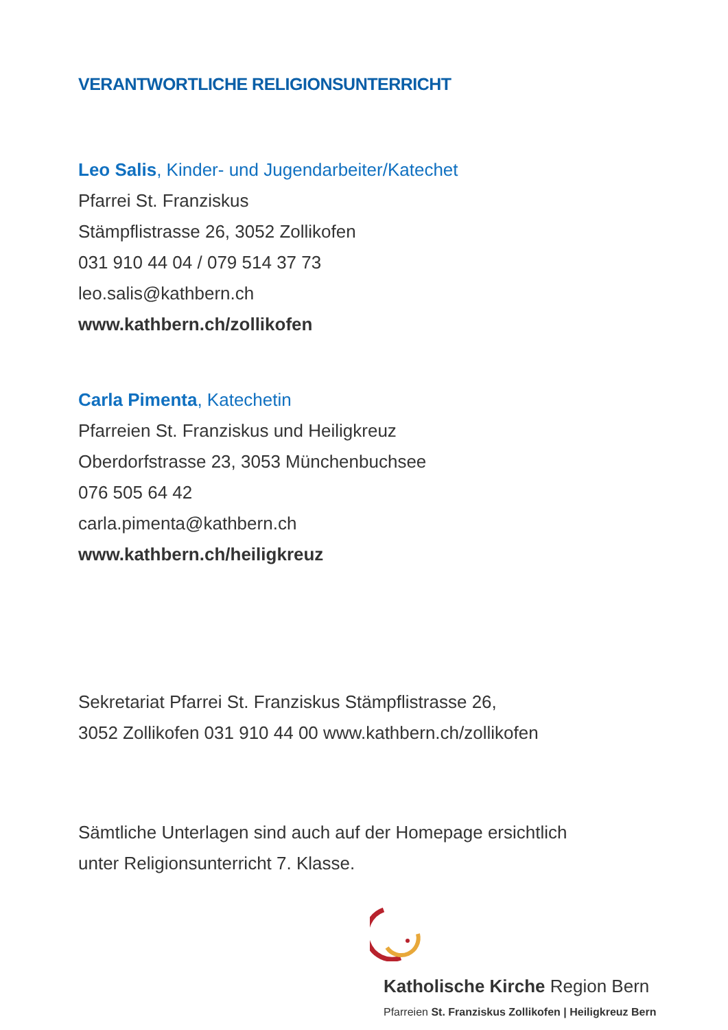VERANTWORTLICHE RELIGIONSUNTERRICHT
Leo Salis, Kinder- und Jugendarbeiter/Katechet
Pfarrei St. Franziskus
Stämpflistrasse 26, 3052 Zollikofen
031 910 44 04 / 079 514 37 73
leo.salis@kathbern.ch
www.kathbern.ch/zollikofen
Carla Pimenta, Katechetin
Pfarreien St. Franziskus und Heiligkreuz
Oberdorfstrasse 23, 3053 Münchenbuchsee
076 505 64 42
carla.pimenta@kathbern.ch
www.kathbern.ch/heiligkreuz
Sekretariat Pfarrei St. Franziskus Stämpflistrasse 26,
3052 Zollikofen 031 910 44 00 www.kathbern.ch/zollikofen
Sämtliche Unterlagen sind auch auf der Homepage ersichtlich
unter Religionsunterricht 7. Klasse.
Katholische Kirche Region Bern
Pfarreien St. Franziskus Zollikofen | Heiligkreuz Bern